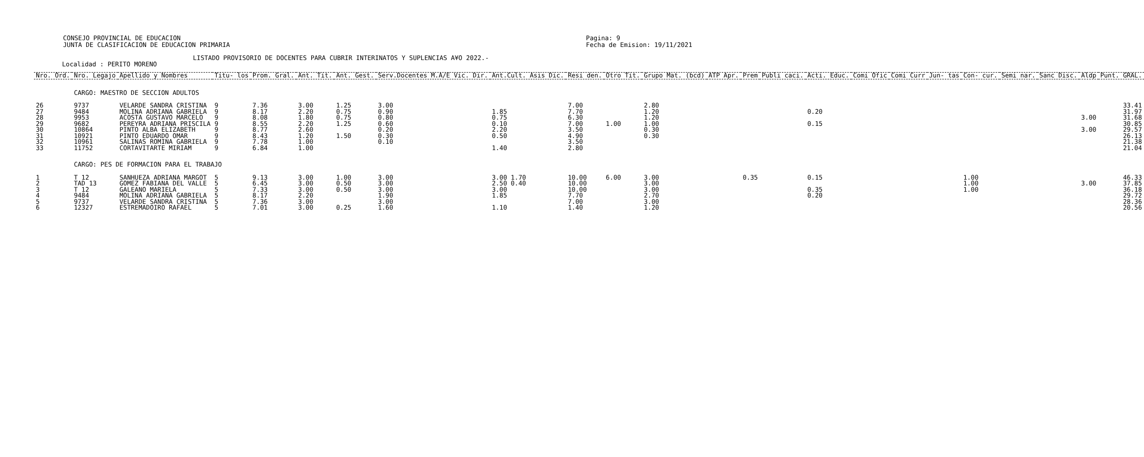CONSEJO PROVINCIAL DE EDUCACION
JUNTA DE CLASIFICACION DE EDUCACION PRIMARIA
Pagina: 9
Fecha de Emision: 19/11/2021
LISTADO PROVISORIO DE DOCENTES PARA CUBRIR INTERINATOS Y SUPLENCIAS A¥O 2022.-
Localidad : PERITO MORENO
| Nro. Ord. | Nro. Legajo | Apellido y Nombres | Titu- los | Prom. Gral. | Ant. Tit. | Ant. Gest. | Serv.Docentes M.A/E Vic. Dir. | Ant.Cult. Asis Dic. | Resi den. | Otro Tit. | Grupo Mat. (bcd) | ATP Apr. | Prem | Publi caci. | Acti. Educ. | Comi Ofic | Comi Curr | Jun- tas | Con- cur. | Semi nar. | Sanc Disc. | Aldp | Punt. GRAL. |
| --- | --- | --- | --- | --- | --- | --- | --- | --- | --- | --- | --- | --- | --- | --- | --- | --- | --- | --- | --- | --- | --- | --- | --- |
| | CARGO: MAESTRO DE SECCION ADULTOS | | | | | | | | | | | | | | | | | | | | | | |
| 26 | 9737 | VELARDE SANDRA CRISTINA | 9 | 7.36 | 3.00 | 1.25 | 3.00 | | 7.00 | | 2.80 | | | | | | | | | | | | 33.41 |
| 27 | 9484 | MOLINA ADRIANA GABRIELA | 9 | 8.17 | 2.20 | 0.75 | 0.90 | 1.85 | 7.70 | | 1.20 | | | | 0.20 | | | | | | | | 31.97 |
| 28 | 9953 | ACOSTA GUSTAVO MARCELO | 9 | 8.08 | 1.80 | 0.75 | 0.80 | 0.75 | 6.30 | | 1.20 | | | | | | | | | | | 3.00 | 31.68 |
| 29 | 9682 | PEREYRA ADRIANA PRISCILA | 9 | 8.55 | 2.20 | 1.25 | 0.60 | 0.10 | 7.00 | 1.00 | 1.00 | | | | 0.15 | | | | | | | | 30.85 |
| 30 | 10864 | PINTO ALBA ELIZABETH | 9 | 8.77 | 2.60 | | 0.20 | 2.20 | 3.50 | | 0.30 | | | | | | | | | | | 3.00 | 29.57 |
| 31 | 10921 | PINTO EDUARDO OMAR | 9 | 8.43 | 1.20 | 1.50 | 0.30 | 0.50 | 4.90 | | 0.30 | | | | | | | | | | | | 26.13 |
| 32 | 10961 | SALINAS ROMINA GABRIELA | 9 | 7.78 | 1.00 | | 0.10 | | 3.50 | | | | | | | | | | | | | | 21.38 |
| 33 | 11752 | CORTAVITARTE MIRIAM | 9 | 6.84 | 1.00 | | | 1.40 | 2.80 | | | | | | | | | | | | | | 21.04 |
| | CARGO: PES DE FORMACION PARA EL TRABAJO | | | | | | | | | | | | | | | | | | | | | | |
| 1 | T 12 | SANHUEZA ADRIANA MARGOT | 5 | 9.13 | 3.00 | 1.00 | 3.00 | 3.00 1.70 | 10.00 | 6.00 | 3.00 | | 0.35 | | 0.15 | | | | 1.00 | | | | 46.33 |
| 2 | TAD 13 | GOMEZ FABIANA DEL VALLE | 5 | 6.45 | 3.00 | 0.50 | 3.00 | 2.50 0.40 | 10.00 | | 3.00 | | | | | | | | 1.00 | | | 3.00 | 37.85 |
| 3 | T 12 | GALEANO MARIELA | 5 | 7.33 | 3.00 | 0.50 | 3.00 | 3.00 | 10.00 | | 3.00 | | | | 0.35 | | | | 1.00 | | | | 36.18 |
| 4 | 9484 | MOLINA ADRIANA GABRIELA | 5 | 8.17 | 2.20 | | 1.90 | 1.85 | 7.70 | | 2.70 | | | | 0.20 | | | | | | | | 29.72 |
| 5 | 9737 | VELARDE SANDRA CRISTINA | 5 | 7.36 | 3.00 | | 3.00 | | 7.00 | | 3.00 | | | | | | | | | | | | 28.36 |
| 6 | 12327 | ESTREMADOIRO RAFAEL | 5 | 7.01 | 3.00 | 0.25 | 1.60 | 1.10 | 1.40 | | 1.20 | | | | | | | | | | | | 20.56 |